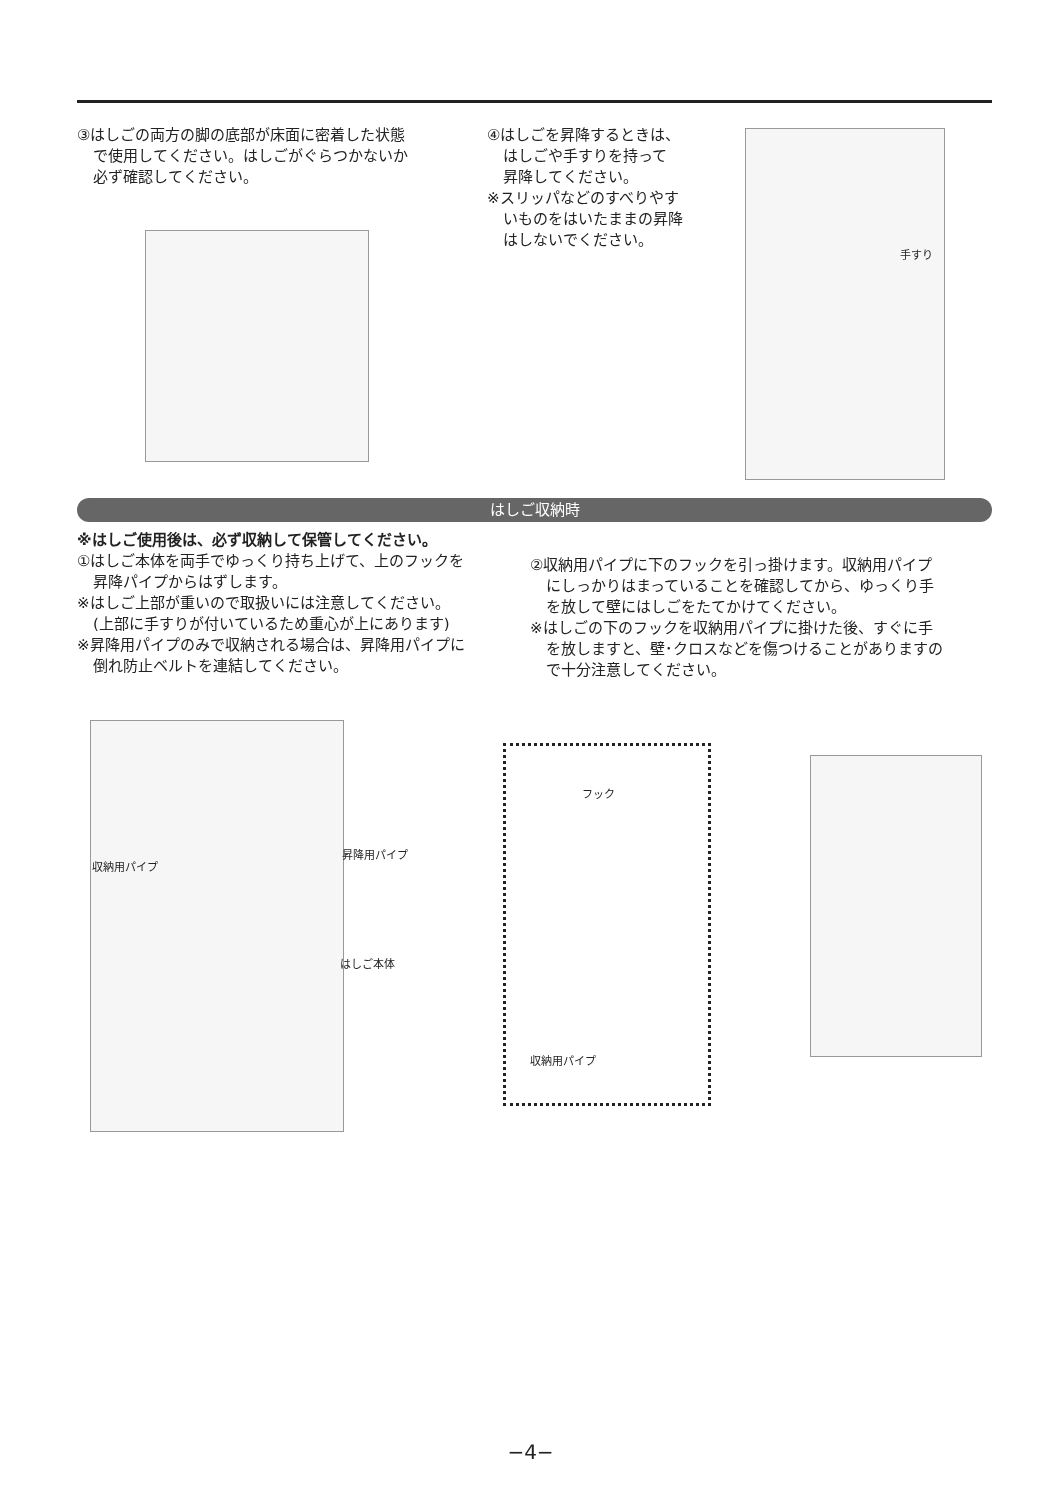③はしごの両方の脚の底部が床面に密着した状態
で使用してください。はしごがぐらつかないか
必ず確認してください。
④はしごを昇降するときは、
はしごや手すりを持って
昇降してください。
※スリッパなどのすべりやす
いものをはいたままの昇降
はしないでください。
手すり
はしご収納時
※はしご使用後は、必ず収納して保管してください。
①はしご本体を両手でゆっくり持ち上げて、上のフックを
昇降パイプからはずします。
※はしご上部が重いので取扱いには注意してください。
(上部に手すりが付いているため重心が上にあります)
※昇降用パイプのみで収納される場合は、昇降用パイプに
倒れ防止ベルトを連結してください。
②収納用パイプに下のフックを引っ掛けます。収納用パイプ
にしっかりはまっていることを確認してから、ゆっくり手
を放して壁にはしごをたてかけてください。
※はしごの下のフックを収納用パイプに掛けた後、すぐに手
を放しますと、壁･クロスなどを傷つけることがありますの
で十分注意してください。
収納用パイプ
昇降用パイプ
はしご本体
フック
収納用パイプ
−4−